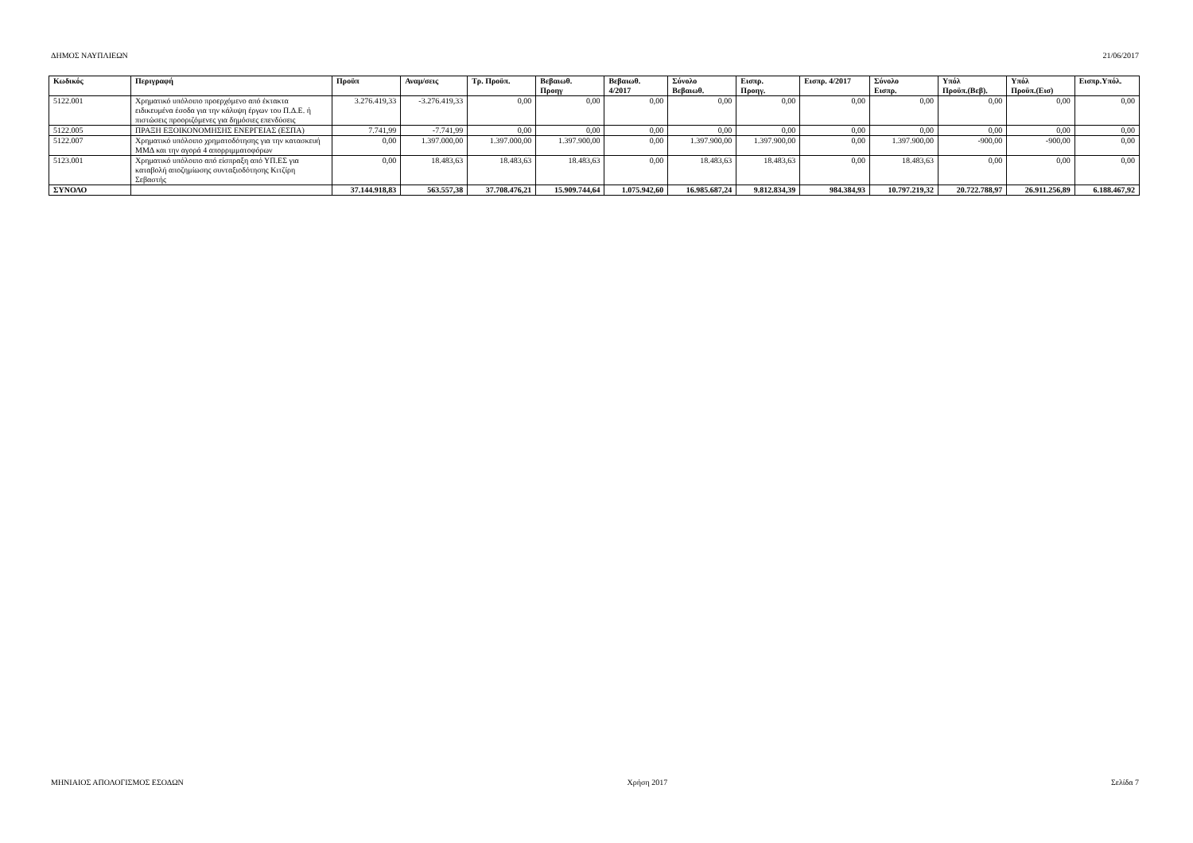ΔΗΜΟΣ ΝΑΥΠΛΙΕΩΝ 21/06/2017
| Κωδικός | Περιγραφή | Προϋπ | Αναμ/σεις | Τρ. Προϋπ. | Βεβαιωθ. Προηγ | Βεβαιωθ. 4/2017 | Σύνολο Βεβαιωθ. | Εισπρ. Προηγ. | Εισπρ. 4/2017 | Σύνολο Εισπρ. | Υπόλ Προϋπ.(Βεβ). | Υπόλ Προϋπ.(Εισ) | Εισπρ.Υπόλ. |
| --- | --- | --- | --- | --- | --- | --- | --- | --- | --- | --- | --- | --- | --- |
| 5122.001 | Χρηματικό υπόλοιπο προερχόμενο από έκτακτα ειδικευμένα έσοδα για την κάλυψη έργων του Π.Δ.Ε. ή πιστώσεις προοριζόμενες για δημόσιες επενδύσεις | 3.276.419,33 | -3.276.419,33 | 0,00 | 0,00 | 0,00 | 0,00 | 0,00 | 0,00 | 0,00 | 0,00 | 0,00 | 0,00 |
| 5122.005 | ΠΡΑΞΗ ΕΞΟΙΚΟΝΟΜΗΣΗΣ ΕΝΕΡΓΕΙΑΣ (ΕΣΠΑ) | 7.741,99 | -7.741,99 | 0,00 | 0,00 | 0,00 | 0,00 | 0,00 | 0,00 | 0,00 | 0,00 | 0,00 | 0,00 |
| 5122.007 | Χρηματικό υπόλοιπο χρηματοδότησης για την κατασκευή ΜΜΔ και την αγορά 4 απορριμματοφόρων | 0,00 | 1.397.000,00 | 1.397.000,00 | 1.397.900,00 | 0,00 | 1.397.900,00 | 1.397.900,00 | 0,00 | 1.397.900,00 | -900,00 | -900,00 | 0,00 |
| 5123.001 | Χρηματικό υπόλοιπο από είσπραξη από ΥΠ.ΕΣ για καταβολή αποζημίωσης συνταξιοδότησης Κιτζίρη Σεβαστής | 0,00 | 18.483,63 | 18.483,63 | 18.483,63 | 0,00 | 18.483,63 | 18.483,63 | 0,00 | 18.483,63 | 0,00 | 0,00 | 0,00 |
| ΣΥΝΟΛΟ | | 37.144.918,83 | 563.557,38 | 37.708.476,21 | 15.909.744,64 | 1.075.942,60 | 16.985.687,24 | 9.812.834,39 | 984.384,93 | 10.797.219,32 | 20.722.788,97 | 26.911.256,89 | 6.188.467,92 |
ΜΗΝΙΑΙΟΣ ΑΠΟΛΟΓΙΣΜΟΣ ΕΣΟΔΩΝ Χρήση 2017 Σελίδα 7